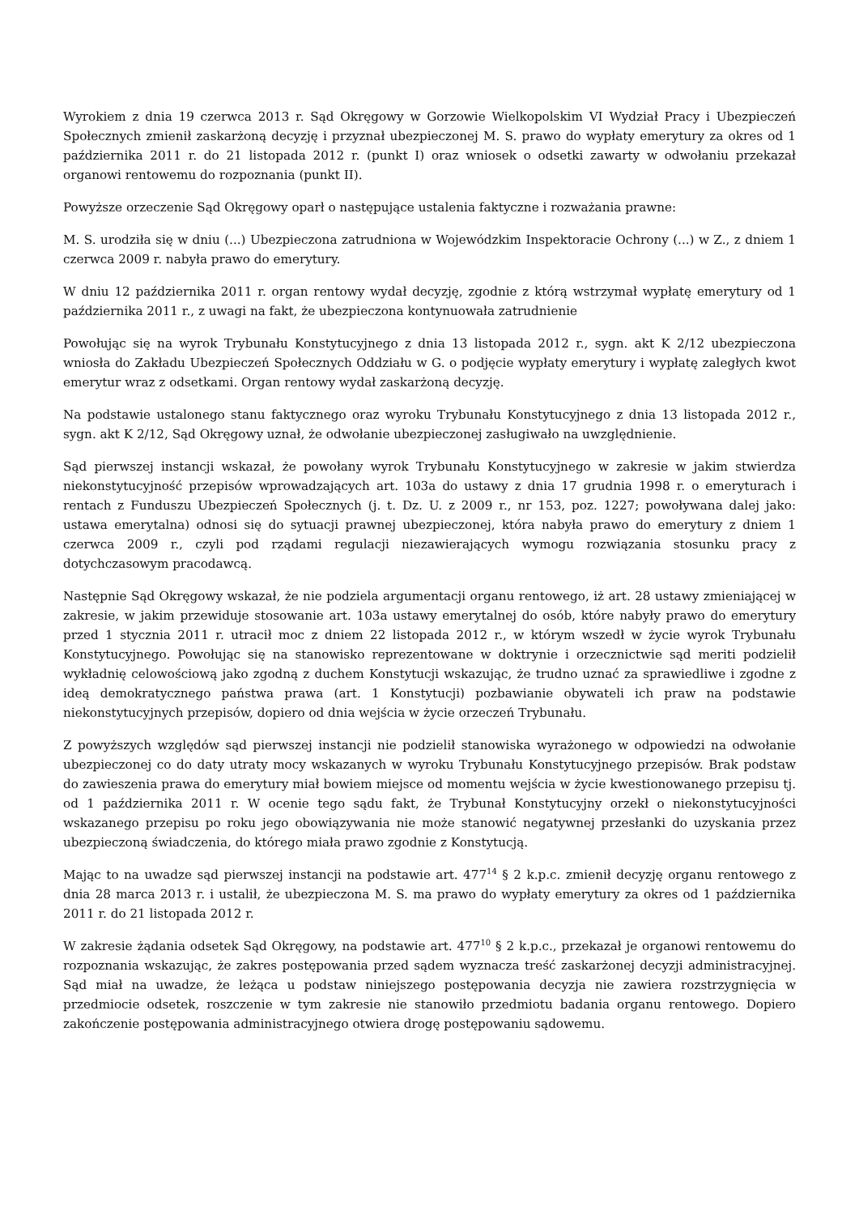Wyrokiem z dnia 19 czerwca 2013 r. Sąd Okręgowy w Gorzowie Wielkopolskim VI Wydział Pracy i Ubezpieczeń Społecznych zmienił zaskarżoną decyzję i przyznał ubezpieczonej M. S. prawo do wypłaty emerytury za okres od 1 października 2011 r. do 21 listopada 2012 r. (punkt I) oraz wniosek o odsetki zawarty w odwołaniu przekazał organowi rentowemu do rozpoznania (punkt II).
Powyższe orzeczenie Sąd Okręgowy oparł o następujące ustalenia faktyczne i rozważania prawne:
M. S. urodziła się w dniu (...) Ubezpieczona zatrudniona w Wojewódzkim Inspektoracie Ochrony (...) w Z., z dniem 1 czerwca 2009 r. nabyła prawo do emerytury.
W dniu 12 października 2011 r. organ rentowy wydał decyzję, zgodnie z którą wstrzymał wypłatę emerytury od 1 października 2011 r., z uwagi na fakt, że ubezpieczona kontynuowała zatrudnienie
Powołując się na wyrok Trybunału Konstytucyjnego z dnia 13 listopada 2012 r., sygn. akt K 2/12 ubezpieczona wniosła do Zakładu Ubezpieczeń Społecznych Oddziału w G. o podjęcie wypłaty emerytury i wypłatę zaległych kwot emerytur wraz z odsetkami. Organ rentowy wydał zaskarżoną decyzję.
Na podstawie ustalonego stanu faktycznego oraz wyroku Trybunału Konstytucyjnego z dnia 13 listopada 2012 r., sygn. akt K 2/12, Sąd Okręgowy uznał, że odwołanie ubezpieczonej zasługiwało na uwzględnienie.
Sąd pierwszej instancji wskazał, że powołany wyrok Trybunału Konstytucyjnego w zakresie w jakim stwierdza niekonstytucyjność przepisów wprowadzających art. 103a do ustawy z dnia 17 grudnia 1998 r. o emeryturach i rentach z Funduszu Ubezpieczeń Społecznych (j. t. Dz. U. z 2009 r., nr 153, poz. 1227; powoływana dalej jako: ustawa emerytalna) odnosi się do sytuacji prawnej ubezpieczonej, która nabyła prawo do emerytury z dniem 1 czerwca 2009 r., czyli pod rządami regulacji niezawierających wymogu rozwiązania stosunku pracy z dotychczasowym pracodawcą.
Następnie Sąd Okręgowy wskazał, że nie podziela argumentacji organu rentowego, iż art. 28 ustawy zmieniającej w zakresie, w jakim przewiduje stosowanie art. 103a ustawy emerytalnej do osób, które nabyły prawo do emerytury przed 1 stycznia 2011 r. utracił moc z dniem 22 listopada 2012 r., w którym wszedł w życie wyrok Trybunału Konstytucyjnego. Powołując się na stanowisko reprezentowane w doktrynie i orzecznictwie sąd meriti podzielił wykładnię celowościową jako zgodną z duchem Konstytucji wskazując, że trudno uznać za sprawiedliwe i zgodne z ideą demokratycznego państwa prawa (art. 1 Konstytucji) pozbawianie obywateli ich praw na podstawie niekonstytucyjnych przepisów, dopiero od dnia wejścia w życie orzeczeń Trybunału.
Z powyższych względów sąd pierwszej instancji nie podzielił stanowiska wyrażonego w odpowiedzi na odwołanie ubezpieczonej co do daty utraty mocy wskazanych w wyroku Trybunału Konstytucyjnego przepisów. Brak podstaw do zawieszenia prawa do emerytury miał bowiem miejsce od momentu wejścia w życie kwestionowanego przepisu tj. od 1 października 2011 r. W ocenie tego sądu fakt, że Trybunał Konstytucyjny orzekł o niekonstytucyjności wskazanego przepisu po roku jego obowiązywania nie może stanowić negatywnej przesłanki do uzyskania przez ubezpieczoną świadczenia, do którego miała prawo zgodnie z Konstytucją.
Mając to na uwadze sąd pierwszej instancji na podstawie art. 477<sup>14</sup> § 2 k.p.c. zmienił decyzję organu rentowego z dnia 28 marca 2013 r. i ustalił, że ubezpieczona M. S. ma prawo do wypłaty emerytury za okres od 1 października 2011 r. do 21 listopada 2012 r.
W zakresie żądania odsetek Sąd Okręgowy, na podstawie art. 477<sup>10</sup> § 2 k.p.c., przekazał je organowi rentowemu do rozpoznania wskazując, że zakres postępowania przed sądem wyznacza treść zaskarżonej decyzji administracyjnej. Sąd miał na uwadze, że leżąca u podstaw niniejszego postępowania decyzja nie zawiera rozstrzygnięcia w przedmiocie odsetek, roszczenie w tym zakresie nie stanowiło przedmiotu badania organu rentowego. Dopiero zakończenie postępowania administracyjnego otwiera drogę postępowaniu sądowemu.